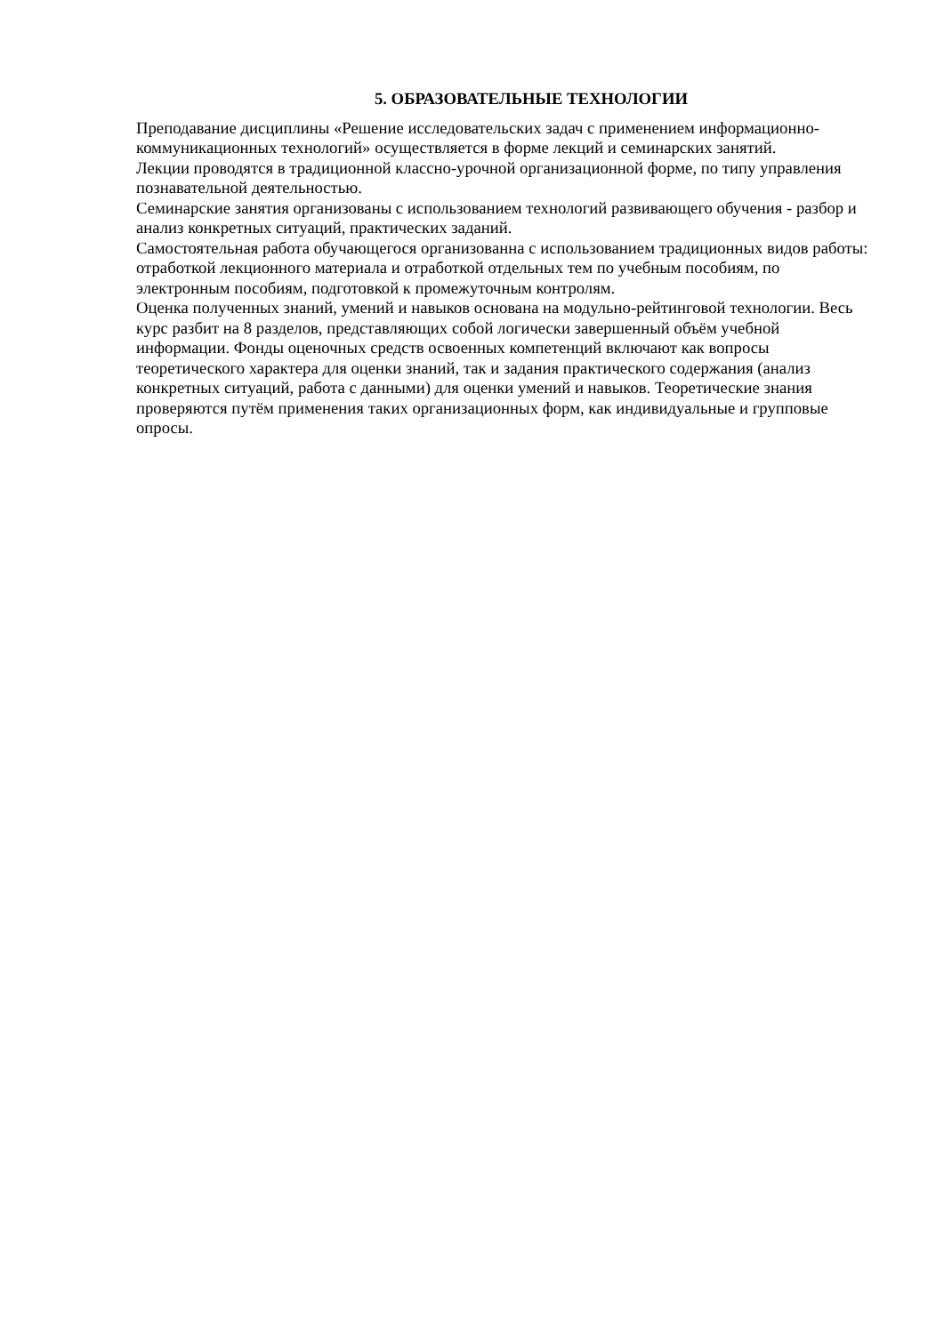5. ОБРАЗОВАТЕЛЬНЫЕ ТЕХНОЛОГИИ
Преподавание дисциплины «Решение исследовательских задач с применением информационно-коммуникационных технологий» осуществляется в форме лекций и семинарских занятий.
Лекции проводятся в традиционной классно-урочной организационной форме, по типу управления познавательной деятельностью.
Семинарские занятия организованы с использованием технологий развивающего обучения - разбор и анализ конкретных ситуаций, практических заданий.
Самостоятельная работа обучающегося организованна с использованием традиционных видов работы: отработкой лекционного материала и отработкой отдельных тем по учебным пособиям, по электронным пособиям, подготовкой к промежуточным контролям.
Оценка полученных знаний, умений и навыков основана на модульно-рейтинговой технологии. Весь курс разбит на 8 разделов, представляющих собой логически завершенный объём учебной информации. Фонды оценочных средств освоенных компетенций включают как вопросы теоретического характера для оценки знаний, так и задания практического содержания (анализ конкретных ситуаций, работа с данными) для оценки умений и навыков. Теоретические знания проверяются путём применения таких организационных форм, как индивидуальные и групповые опросы.